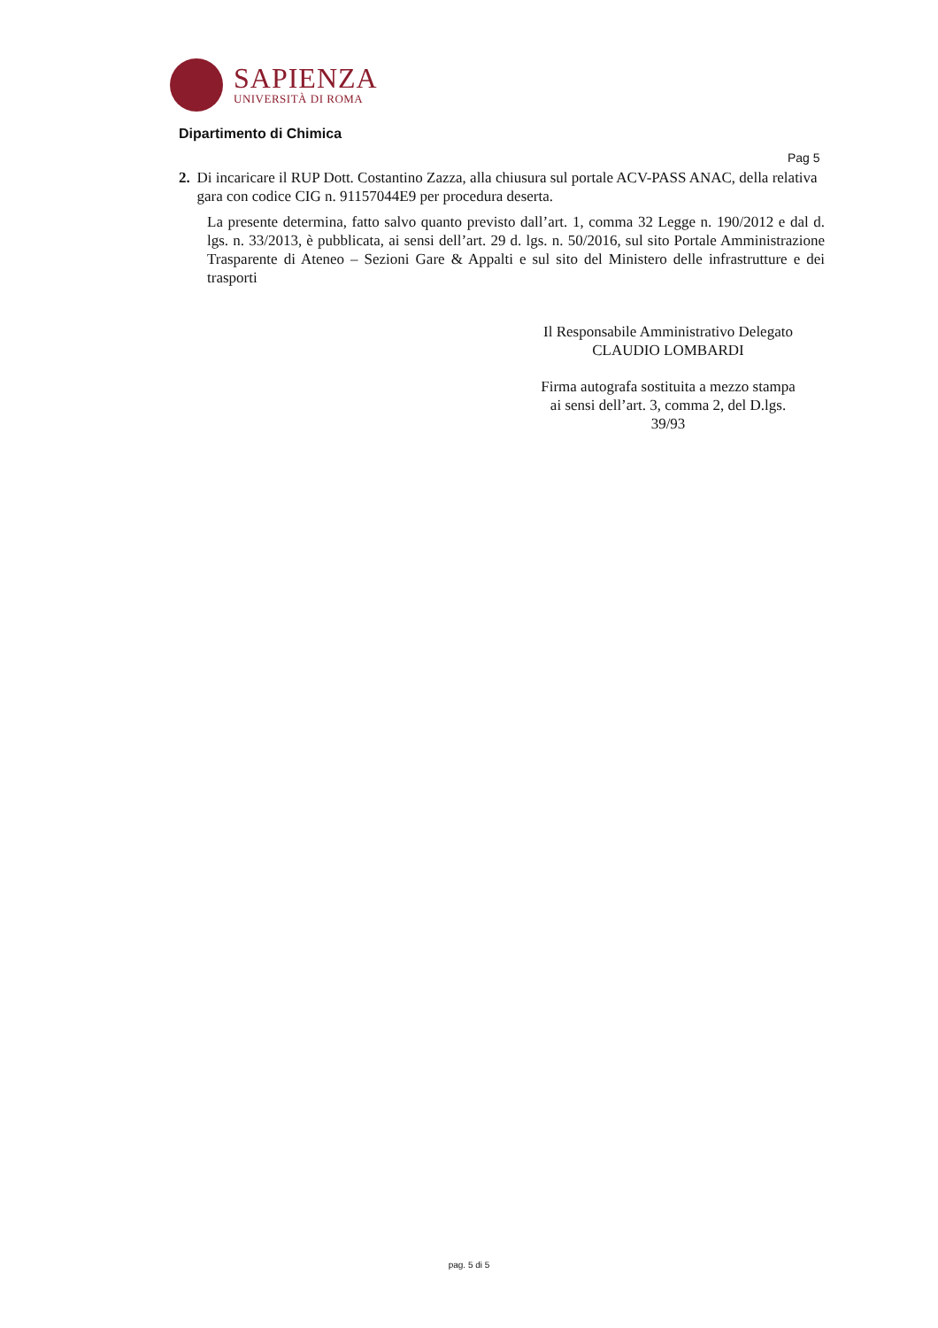SAPIENZA
UNIVERSITÀ DI ROMA
Dipartimento di Chimica
Pag 5
2. Di incaricare il RUP Dott. Costantino Zazza, alla chiusura sul portale ACV-PASS ANAC, della relativa gara con codice CIG n. 91157044E9 per procedura deserta.
La presente determina, fatto salvo quanto previsto dall’art. 1, comma 32 Legge n. 190/2012 e dal d. lgs. n. 33/2013, è pubblicata, ai sensi dell’art. 29 d. lgs. n. 50/2016, sul sito Portale Amministrazione Trasparente di Ateneo – Sezioni Gare & Appalti e sul sito del Ministero delle infrastrutture e dei trasporti
Il Responsabile Amministrativo Delegato
CLAUDIO LOMBARDI
Firma autografa sostituita a mezzo stampa
ai sensi dell’art. 3, comma 2, del D.lgs.
39/93
pag. 5 di 5